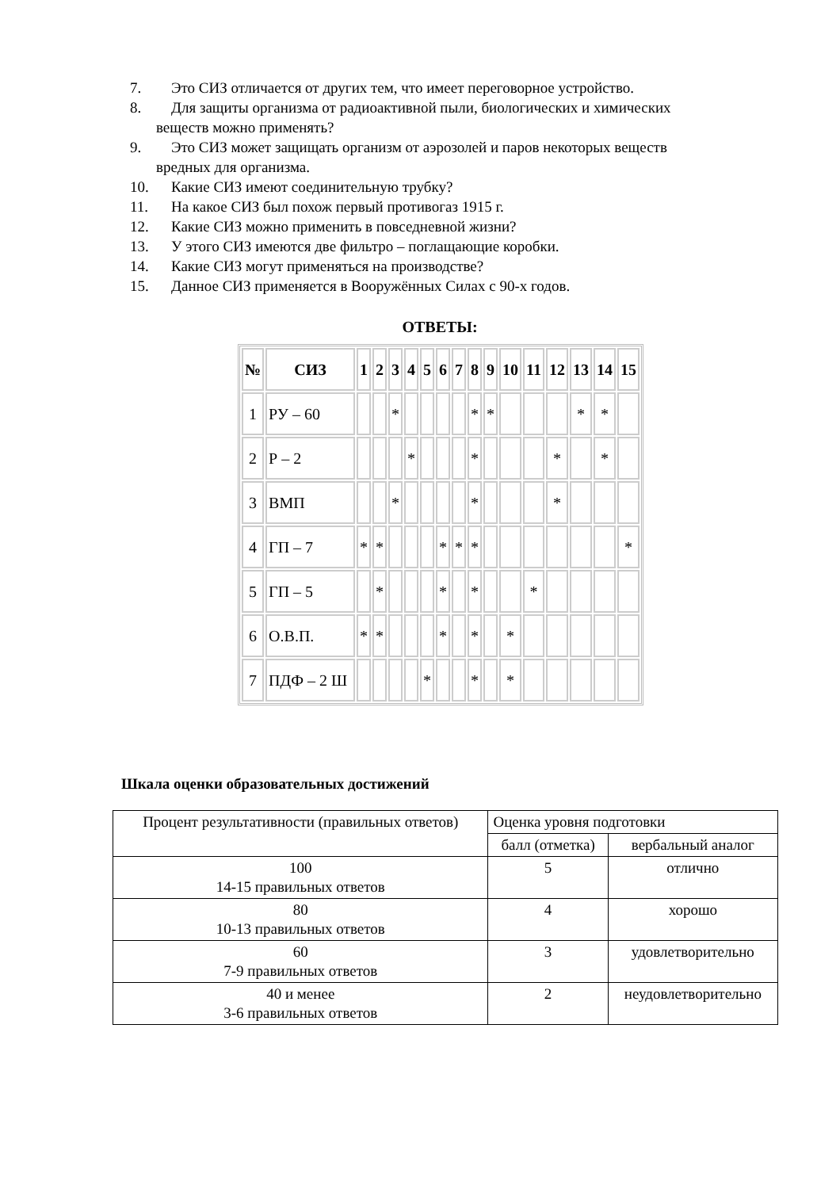7. Это СИЗ отличается от других тем, что имеет переговорное устройство.
8. Для защиты организма от радиоактивной пыли, биологических и химических
веществ можно применять?
9. Это СИЗ может защищать организм от аэрозолей и паров некоторых веществ
вредных для организма.
10. Какие СИЗ имеют соединительную трубку?
11. На какое СИЗ был похож первый противогаз 1915 г.
12. Какие СИЗ можно применить в повседневной жизни?
13. У этого СИЗ имеются две фильтро – поглащающие коробки.
14. Какие СИЗ могут применяться на производстве?
15. Данное СИЗ применяется в Вооружённых Силах с 90-х годов.
ОТВЕТЫ:
| № | СИЗ | 1 | 2 | 3 | 4 | 5 | 6 | 7 | 8 | 9 | 10 | 11 | 12 | 13 | 14 | 15 |
| --- | --- | --- | --- | --- | --- | --- | --- | --- | --- | --- | --- | --- | --- | --- | --- | --- |
| 1 | РУ – 60 | | | * | | | | | * | * | | | | * | * | |
| 2 | Р – 2 | | | | * | | | | * | | | | * | | * | |
| 3 | ВМП | | | * | | | | | * | | | | * | | | |
| 4 | ГП – 7 | * | * | | | | * | * | * | | | | | | | * |
| 5 | ГП – 5 | | * | | | | * | | * | | | * | | | | |
| 6 | О.В.П. | * | * | | | | * | | * | | * | | | | | |
| 7 | ПДФ – 2 Ш | | | | | * | | | * | | * | | | | | |
Шкала оценки образовательных достижений
| Процент результативности (правильных ответов) | Оценка уровня подготовки | |
| | балл (отметка) | вербальный аналог |
| 100 14-15 правильных ответов | 5 | отлично |
| 80 10-13 правильных ответов | 4 | хорошо |
| 60 7-9 правильных ответов | 3 | удовлетворительно |
| 40 и менее 3-6 правильных ответов | 2 | неудовлетворительно |